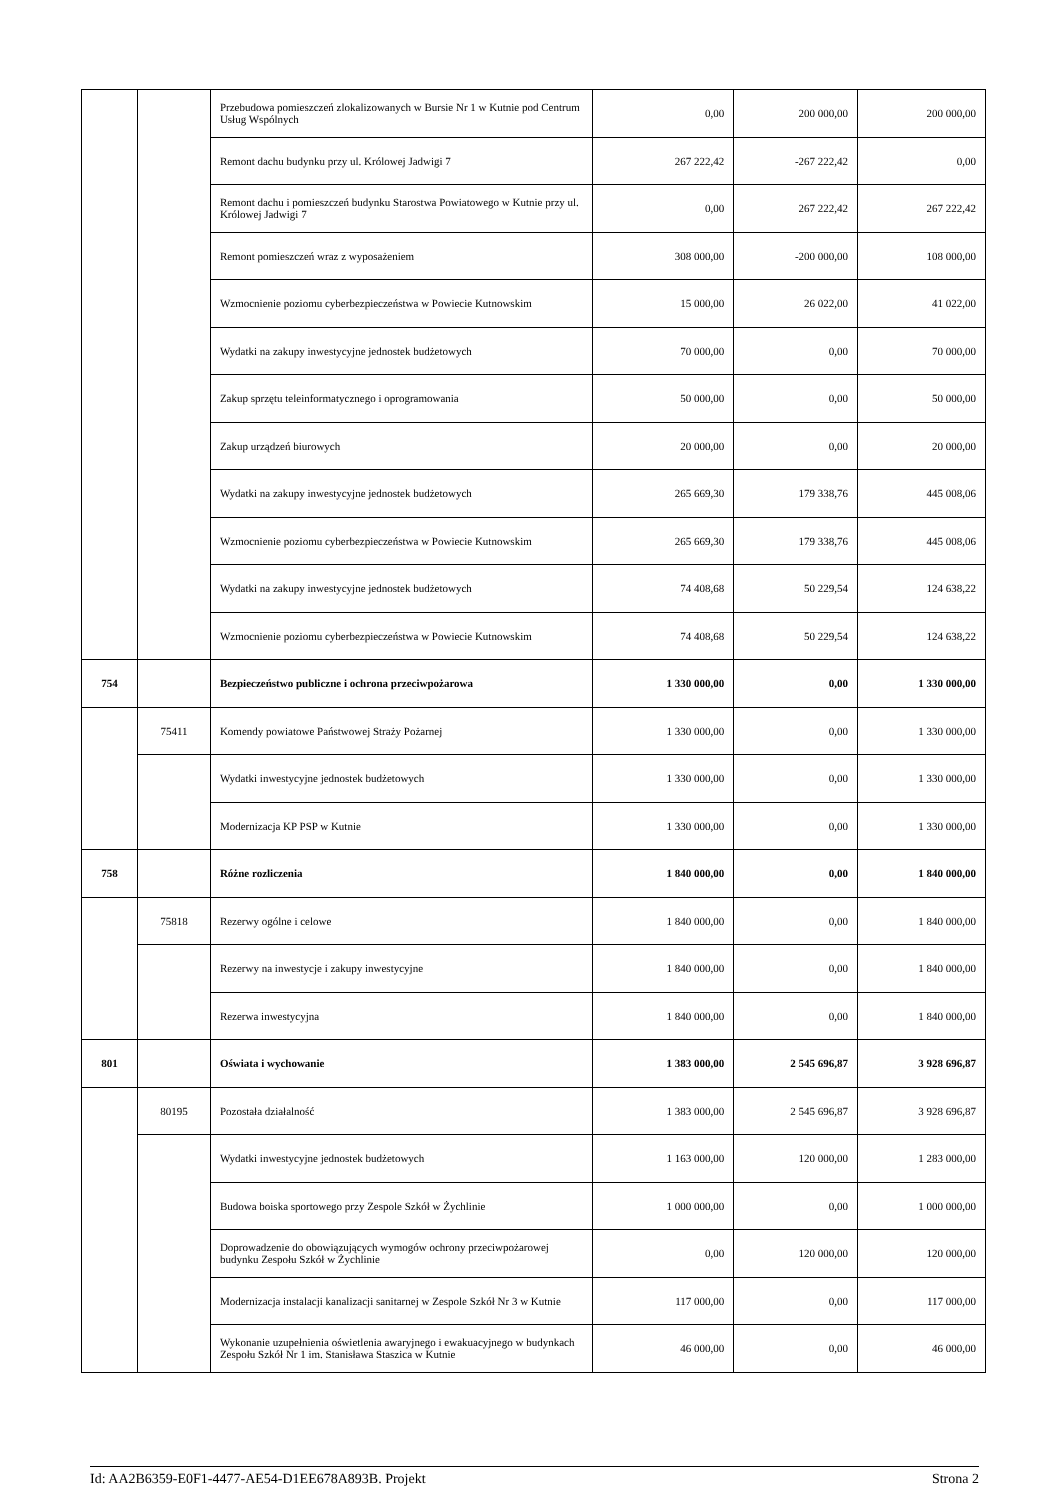| | | Przebudowa pomieszczeń zlokalizowanych w Bursie Nr 1 w Kutnie pod Centrum Usług Wspólnych | 0,00 | 200 000,00 | 200 000,00 |
| | | Remont dachu budynku przy ul. Królowej Jadwigi 7 | 267 222,42 | -267 222,42 | 0,00 |
| | | Remont dachu i pomieszczeń budynku Starostwa Powiatowego w Kutnie przy ul. Królowej Jadwigi 7 | 0,00 | 267 222,42 | 267 222,42 |
| | | Remont pomieszczeń wraz z wyposażeniem | 308 000,00 | -200 000,00 | 108 000,00 |
| | | Wzmocnienie poziomu cyberbezpieczeństwa w Powiecie Kutnowskim | 15 000,00 | 26 022,00 | 41 022,00 |
| | | Wydatki na zakupy inwestycyjne jednostek budżetowych | 70 000,00 | 0,00 | 70 000,00 |
| | | Zakup sprzętu teleinformatycznego i oprogramowania | 50 000,00 | 0,00 | 50 000,00 |
| | | Zakup urządzeń biurowych | 20 000,00 | 0,00 | 20 000,00 |
| | | Wydatki na zakupy inwestycyjne jednostek budżetowych | 265 669,30 | 179 338,76 | 445 008,06 |
| | | Wzmocnienie poziomu cyberbezpieczeństwa w Powiecie Kutnowskim | 265 669,30 | 179 338,76 | 445 008,06 |
| | | Wydatki na zakupy inwestycyjne jednostek budżetowych | 74 408,68 | 50 229,54 | 124 638,22 |
| | | Wzmocnienie poziomu cyberbezpieczeństwa w Powiecie Kutnowskim | 74 408,68 | 50 229,54 | 124 638,22 |
| 754 | | Bezpieczeństwo publiczne i ochrona przeciwpożarowa | 1 330 000,00 | 0,00 | 1 330 000,00 |
| | 75411 | Komendy powiatowe Państwowej Straży Pożarnej | 1 330 000,00 | 0,00 | 1 330 000,00 |
| | | Wydatki inwestycyjne jednostek budżetowych | 1 330 000,00 | 0,00 | 1 330 000,00 |
| | | Modernizacja KP PSP w Kutnie | 1 330 000,00 | 0,00 | 1 330 000,00 |
| 758 | | Różne rozliczenia | 1 840 000,00 | 0,00 | 1 840 000,00 |
| | 75818 | Rezerwy ogólne i celowe | 1 840 000,00 | 0,00 | 1 840 000,00 |
| | | Rezerwy na inwestycje i zakupy inwestycyjne | 1 840 000,00 | 0,00 | 1 840 000,00 |
| | | Rezerwa inwestycyjna | 1 840 000,00 | 0,00 | 1 840 000,00 |
| 801 | | Oświata i wychowanie | 1 383 000,00 | 2 545 696,87 | 3 928 696,87 |
| | 80195 | Pozostała działalność | 1 383 000,00 | 2 545 696,87 | 3 928 696,87 |
| | | Wydatki inwestycyjne jednostek budżetowych | 1 163 000,00 | 120 000,00 | 1 283 000,00 |
| | | Budowa boiska sportowego przy Zespole Szkół w Żychlinie | 1 000 000,00 | 0,00 | 1 000 000,00 |
| | | Doprowadzenie do obowiązujących wymogów ochrony przeciwpożarowej budynku Zespołu Szkół w Żychlinie | 0,00 | 120 000,00 | 120 000,00 |
| | | Modernizacja instalacji kanalizacji sanitarnej w Zespole Szkół Nr 3 w Kutnie | 117 000,00 | 0,00 | 117 000,00 |
| | | Wykonanie uzupełnienia oświetlenia awaryjnego i ewakuacyjnego w budynkach Zespołu Szkół Nr 1 im. Stanisława Staszica w Kutnie | 46 000,00 | 0,00 | 46 000,00 |
Id: AA2B6359-E0F1-4477-AE54-D1EE678A893B. Projekt Strona 2